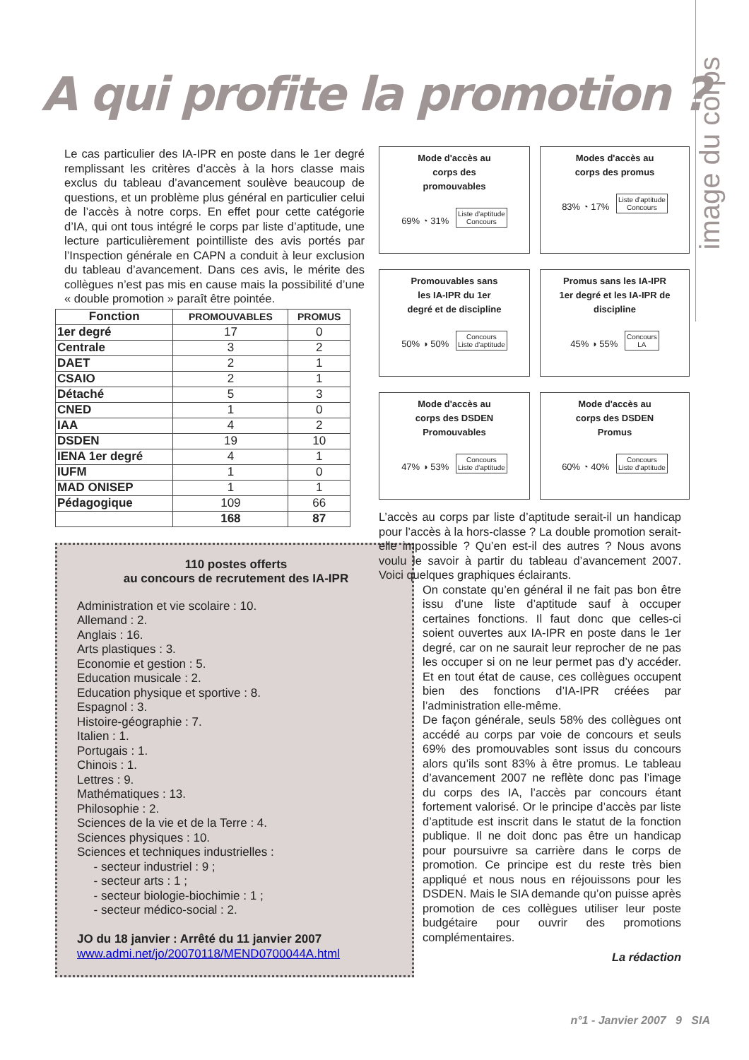image du corps
A qui profite la promotion ?
Le cas particulier des IA-IPR en poste dans le 1er degré remplissant les critères d’accès à la hors classe mais exclus du tableau d’avancement soulève beaucoup de questions, et un problème plus général en particulier celui de l’accès à notre corps. En effet pour cette catégorie d’IA, qui ont tous intégré le corps par liste d’aptitude, une lecture particulièrement pointilliste des avis portés par l’Inspection générale en CAPN a conduit à leur exclusion du tableau d’avancement. Dans ces avis, le mérite des collègues n’est pas mis en cause mais la possibilité d’une « double promotion » paraît être pointée.
| Fonction | PROMOUVABLES | PROMUS |
| --- | --- | --- |
| 1er degré | 17 | 0 |
| Centrale | 3 | 2 |
| DAET | 2 | 1 |
| CSAIO | 2 | 1 |
| Détaché | 5 | 3 |
| CNED | 1 | 0 |
| IAA | 4 | 2 |
| DSDEN | 19 | 10 |
| IENA 1er degré | 4 | 1 |
| IUFM | 1 | 0 |
| MAD ONISEP | 1 | 1 |
| Pédagogique | 109 | 66 |
| | 168 | 87 |
110 postes offerts
au concours de recrutement des IA-IPR
Administration et vie scolaire : 10.
Allemand : 2.
Anglais : 16.
Arts plastiques : 3.
Economie et gestion : 5.
Education musicale : 2.
Education physique et sportive : 8.
Espagnol : 3.
Histoire-géographie : 7.
Italien : 1.
Portugais : 1.
Chinois : 1.
Lettres : 9.
Mathématiques : 13.
Philosophie : 2.
Sciences de la vie et de la Terre : 4.
Sciences physiques : 10.
Sciences et techniques industrielles :
- secteur industriel : 9 ;
- secteur arts : 1 ;
- secteur biologie-biochimie : 1 ;
- secteur médico-social : 2.
JO du 18 janvier : Arrêté du 11 janvier 2007
www.admi.net/jo/20070118/MEND0700044A.html
Mode d'accès au
corps des
promouvables
69% ◔ 31% Liste d'aptitude
Concours
Modes d'accès au
corps des promus
83% ◔ 17% Liste d'aptitude
Concours
Promouvables sans
les IA-IPR du 1er
degré et de discipline
50% ◑ 50% Concours
Liste d'aptitude
Promus sans les IA-IPR
1er degré et les IA-IPR de
discipline
45% ◑ 55% Concours
LA
Mode d'accès au
corps des DSDEN
Promouvables
47% ◑ 53% Concours
Liste d'aptitude
Mode d'accès au
corps des DSDEN
Promus
60% ◔ 40% Concours
Liste d'aptitude
L’accès au corps par liste d’aptitude serait-il un handicap pour l’accès à la hors-classe ? La double promotion serait-elle impossible ? Qu’en est-il des autres ? Nous avons voulu le savoir à partir du tableau d’avancement 2007. Voici quelques graphiques éclairants.
On constate qu’en général il ne fait pas bon être issu d’une liste d’aptitude sauf à occuper certaines fonctions. Il faut donc que celles-ci soient ouvertes aux IA-IPR en poste dans le 1er degré, car on ne saurait leur reprocher de ne pas les occuper si on ne leur permet pas d’y accéder. Et en tout état de cause, ces collègues occupent bien des fonctions d’IA-IPR créées par l’administration elle-même.
De façon générale, seuls 58% des collègues ont accédé au corps par voie de concours et seuls 69% des promouvables sont issus du concours alors qu’ils sont 83% à être promus. Le tableau d’avancement 2007 ne reflète donc pas l’image du corps des IA, l’accès par concours étant fortement valorisé. Or le principe d’accès par liste d’aptitude est inscrit dans le statut de la fonction publique. Il ne doit donc pas être un handicap pour poursuivre sa carrière dans le corps de promotion. Ce principe est du reste très bien appliqué et nous nous en réjouissons pour les DSDEN. Mais le SIA demande qu’on puisse après promotion de ces collègues utiliser leur poste budgétaire pour ouvrir des promotions complémentaires.
La rédaction
n°1 - Janvier 2007 9 SIA